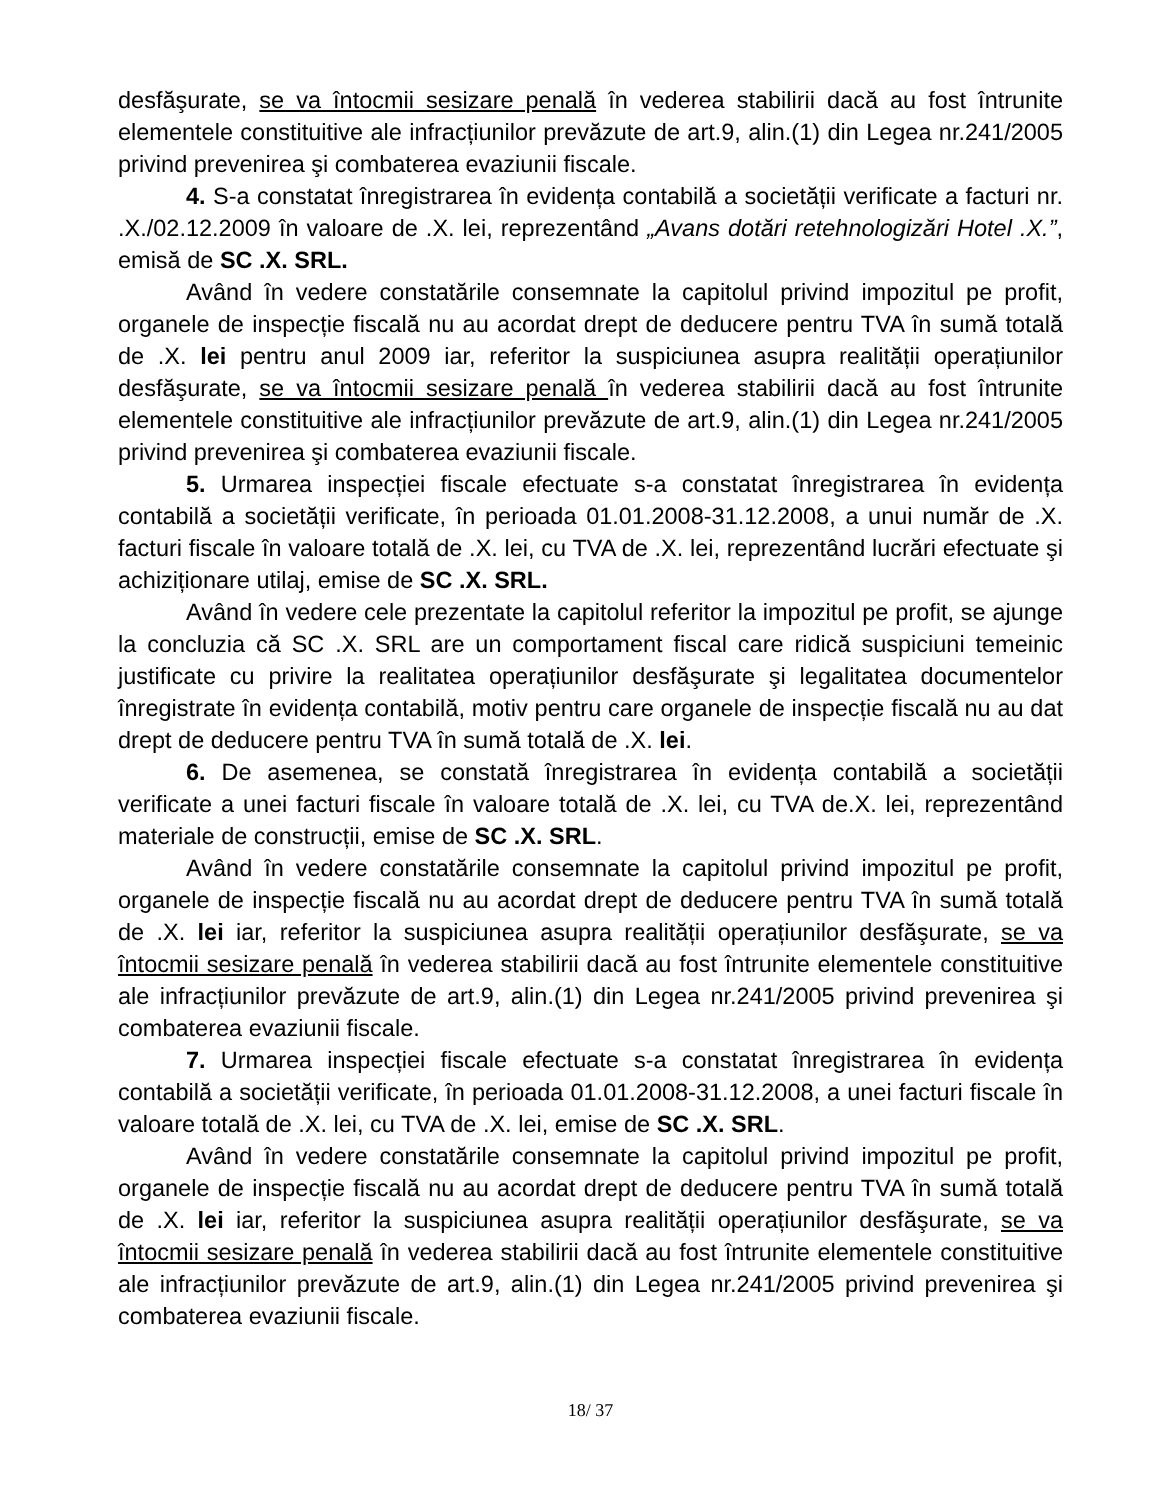desfăşurate, se va întocmii sesizare penală în vederea stabilirii dacă au fost întrunite elementele constituitive ale infracțiunilor prevăzute de art.9, alin.(1) din Legea nr.241/2005 privind prevenirea şi combaterea evaziunii fiscale.
4. S-a constatat înregistrarea în evidența contabilă a societății verificate a facturi nr. .X./02.12.2009 în valoare de .X. lei, reprezentând „Avans dotări retehnologizări Hotel .X.”, emisă de SC .X. SRL.
Având în vedere constatările consemnate la capitolul privind impozitul pe profit, organele de inspecție fiscală nu au acordat drept de deducere pentru TVA în sumă totală de .X. lei pentru anul 2009 iar, referitor la suspiciunea asupra realității operațiunilor desfăşurate, se va întocmii sesizare penală în vederea stabilirii dacă au fost întrunite elementele constituitive ale infracțiunilor prevăzute de art.9, alin.(1) din Legea nr.241/2005 privind prevenirea şi combaterea evaziunii fiscale.
5. Urmarea inspecției fiscale efectuate s-a constatat înregistrarea în evidența contabilă a societății verificate, în perioada 01.01.2008-31.12.2008, a unui număr de .X. facturi fiscale în valoare totală de .X. lei, cu TVA de .X. lei, reprezentând lucrări efectuate şi achiziționare utilaj, emise de SC .X. SRL.
Având în vedere cele prezentate la capitolul referitor la impozitul pe profit, se ajunge la concluzia că SC .X. SRL are un comportament fiscal care ridică suspiciuni temeinic justificate cu privire la realitatea operațiunilor desfăşurate şi legalitatea documentelor înregistrate în evidența contabilă, motiv pentru care organele de inspecție fiscală nu au dat drept de deducere pentru TVA în sumă totală de .X. lei.
6. De asemenea, se constată înregistrarea în evidența contabilă a societății verificate a unei facturi fiscale în valoare totală de .X. lei, cu TVA de.X. lei, reprezentând materiale de construcții, emise de SC .X. SRL.
Având în vedere constatările consemnate la capitolul privind impozitul pe profit, organele de inspecție fiscală nu au acordat drept de deducere pentru TVA în sumă totală de .X. lei iar, referitor la suspiciunea asupra realității operațiunilor desfăşurate, se va întocmii sesizare penală în vederea stabilirii dacă au fost întrunite elementele constituitive ale infracțiunilor prevăzute de art.9, alin.(1) din Legea nr.241/2005 privind prevenirea şi combaterea evaziunii fiscale.
7. Urmarea inspecției fiscale efectuate s-a constatat înregistrarea în evidența contabilă a societății verificate, în perioada 01.01.2008-31.12.2008, a unei facturi fiscale în valoare totală de .X. lei, cu TVA de .X. lei, emise de SC .X. SRL.
Având în vedere constatările consemnate la capitolul privind impozitul pe profit, organele de inspecție fiscală nu au acordat drept de deducere pentru TVA în sumă totală de .X. lei iar, referitor la suspiciunea asupra realității operațiunilor desfăşurate, se va întocmii sesizare penală în vederea stabilirii dacă au fost întrunite elementele constituitive ale infracțiunilor prevăzute de art.9, alin.(1) din Legea nr.241/2005 privind prevenirea şi combaterea evaziunii fiscale.
18/ 37